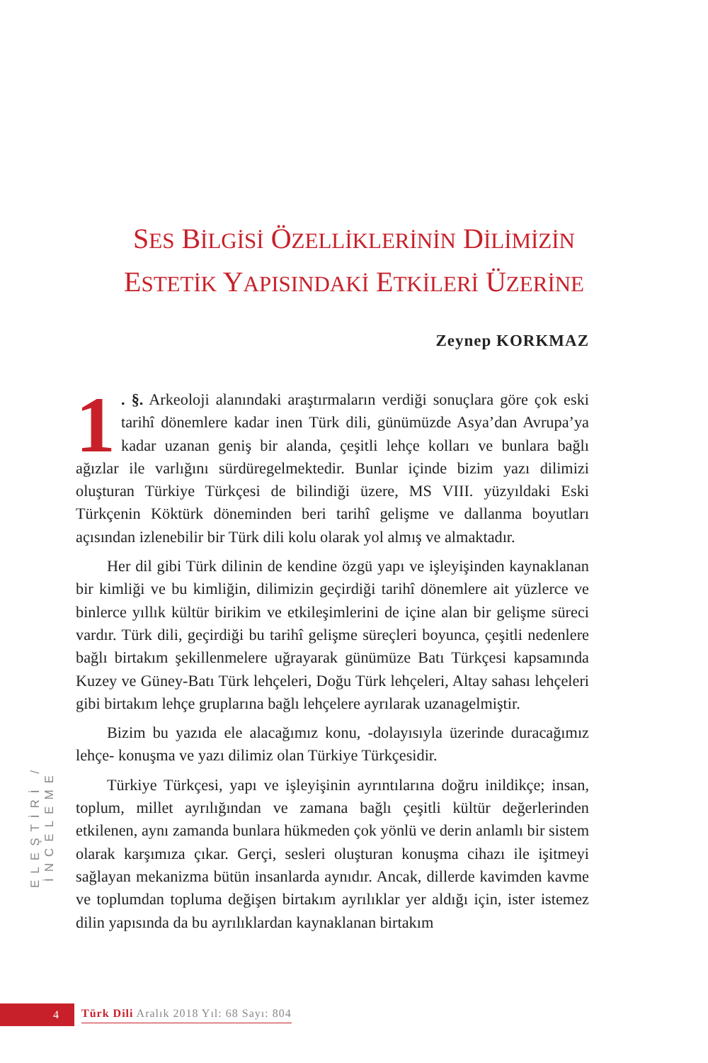SES BİLGİSİ ÖZELLİKLERİNİN DİLİMİZİN
ESTETİK YAPISINDAKİ ETKİLERİ ÜZERİNE
Zeynep KORKMAZ
1. §. Arkeoloji alanındaki araştırmaların verdiği sonuçlara göre çok eski tarihî dönemlere kadar inen Türk dili, günümüzde Asya’dan Avrupa’ya kadar uzanan geniş bir alanda, çeşitli lehçe kolları ve bunlara bağlı ağızlar ile varlığını sürdüregelmektedir. Bunlar içinde bizim yazı dilimizi oluşturan Türkiye Türkçesi de bilindiği üzere, MS VIII. yüzyıldaki Eski Türkçenin Köktürk döneminden beri tarihî gelişme ve dallanma boyutları açısından izlenebilir bir Türk dili kolu olarak yol almış ve almaktadır.
Her dil gibi Türk dilinin de kendine özgü yapı ve işleyişinden kaynaklanan bir kimliği ve bu kimliğin, dilimizin geçirdiği tarihî dönemlere ait yüzlerce ve binlerce yıllık kültür birikim ve etkileşimlerini de içine alan bir gelişme süreci vardır. Türk dili, geçirdiği bu tarihî gelişme süreçleri boyunca, çeşitli nedenlere bağlı birtakım şekillenmelere uğrayarak günümüze Batı Türkçesi kapsamında Kuzey ve Güney-Batı Türk lehçeleri, Doğu Türk lehçeleri, Altay sahası lehçeleri gibi birtakım lehçe gruplarına bağlı lehçelere ayrılarak uzanagelmiştir.
Bizim bu yazıda ele alacağımız konu, -dolayısıyla üzerinde duracağımız lehçe- konuşma ve yazı dilimiz olan Türkiye Türkçesidir.
Türkiye Türkçesi, yapı ve işleyişinin ayrıntılarına doğru inildikçe; insan, toplum, millet ayrılığından ve zamana bağlı çeşitli kültür değerlerinden etkilenen, aynı zamanda bunlara hükmeden çok yönlü ve derin anlamlı bir sistem olarak karşımıza çıkar. Gerçi, sesleri oluşturan konuşma cihazı ile işitmeyi sağlayan mekanizma bütün insanlarda aynıdır. Ancak, dillerde kavimden kavme ve toplumdan topluma değişen birtakım ayrılıklar yer aldığı için, ister istemez dilin yapısında da bu ayrılıklardan kaynaklanan birtakım
ELEŞTİRİ / İNCELEME
4
Türk Dili Aralık 2018 Yıl: 68 Sayı: 804